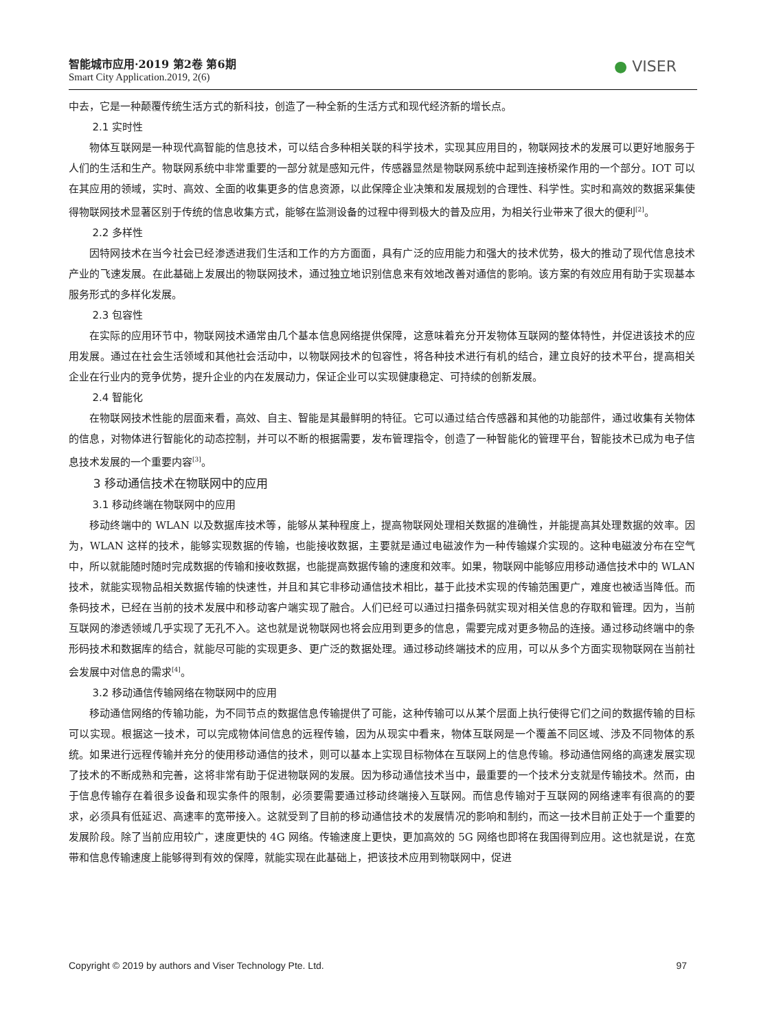智能城市应用·2019 第2卷 第6期
Smart City Application.2019, 2(6)
● VISER
中去，它是一种颠覆传统生活方式的新科技，创造了一种全新的生活方式和现代经济新的增长点。
2.1 实时性
物体互联网是一种现代高智能的信息技术，可以结合多种相关联的科学技术，实现其应用目的，物联网技术的发展可以更好地服务于人们的生活和生产。物联网系统中非常重要的一部分就是感知元件，传感器显然是物联网系统中起到连接桥梁作用的一个部分。IOT 可以在其应用的领域，实时、高效、全面的收集更多的信息资源，以此保障企业决策和发展规划的合理性、科学性。实时和高效的数据采集使得物联网技术显著区别于传统的信息收集方式，能够在监测设备的过程中得到极大的普及应用，为相关行业带来了很大的便利<sup>[2]</sup>。
2.2 多样性
因特网技术在当今社会已经渗透进我们生活和工作的方方面面，具有广泛的应用能力和强大的技术优势，极大的推动了现代信息技术产业的飞速发展。在此基础上发展出的物联网技术，通过独立地识别信息来有效地改善对通信的影响。该方案的有效应用有助于实现基本服务形式的多样化发展。
2.3 包容性
在实际的应用环节中，物联网技术通常由几个基本信息网络提供保障，这意味着充分开发物体互联网的整体特性，并促进该技术的应用发展。通过在社会生活领域和其他社会活动中，以物联网技术的包容性，将各种技术进行有机的结合，建立良好的技术平台，提高相关企业在行业内的竞争优势，提升企业的内在发展动力，保证企业可以实现健康稳定、可持续的创新发展。
2.4 智能化
在物联网技术性能的层面来看，高效、自主、智能是其最鲜明的特征。它可以通过结合传感器和其他的功能部件，通过收集有关物体的信息，对物体进行智能化的动态控制，并可以不断的根据需要，发布管理指令，创造了一种智能化的管理平台，智能技术已成为电子信息技术发展的一个重要内容<sup>[3]</sup>。
3 移动通信技术在物联网中的应用
3.1 移动终端在物联网中的应用
移动终端中的 WLAN 以及数据库技术等，能够从某种程度上，提高物联网处理相关数据的准确性，并能提高其处理数据的效率。因为，WLAN 这样的技术，能够实现数据的传输，也能接收数据，主要就是通过电磁波作为一种传输媒介实现的。这种电磁波分布在空气中，所以就能随时随时完成数据的传输和接收数据，也能提高数据传输的速度和效率。如果，物联网中能够应用移动通信技术中的 WLAN 技术，就能实现物品相关数据传输的快速性，并且和其它非移动通信技术相比，基于此技术实现的传输范围更广，难度也被适当降低。而条码技术，已经在当前的技术发展中和移动客户端实现了融合。人们已经可以通过扫描条码就实现对相关信息的存取和管理。因为，当前互联网的渗透领域几乎实现了无孔不入。这也就是说物联网也将会应用到更多的信息，需要完成对更多物品的连接。通过移动终端中的条形码技术和数据库的结合，就能尽可能的实现更多、更广泛的数据处理。通过移动终端技术的应用，可以从多个方面实现物联网在当前社会发展中对信息的需求<sup>[4]</sup>。
3.2 移动通信传输网络在物联网中的应用
移动通信网络的传输功能，为不同节点的数据信息传输提供了可能，这种传输可以从某个层面上执行使得它们之间的数据传输的目标可以实现。根据这一技术，可以完成物体间信息的远程传输，因为从现实中看来，物体互联网是一个覆盖不同区域、涉及不同物体的系统。如果进行远程传输并充分的使用移动通信的技术，则可以基本上实现目标物体在互联网上的信息传输。移动通信网络的高速发展实现了技术的不断成熟和完善，这将非常有助于促进物联网的发展。因为移动通信技术当中，最重要的一个技术分支就是传输技术。然而，由于信息传输存在着很多设备和现实条件的限制，必须要需要通过移动终端接入互联网。而信息传输对于互联网的网络速率有很高的的要求，必须具有低延迟、高速率的宽带接入。这就受到了目前的移动通信技术的发展情况的影响和制约，而这一技术目前正处于一个重要的发展阶段。除了当前应用较广，速度更快的 4G 网络。传输速度上更快，更加高效的 5G 网络也即将在我国得到应用。这也就是说，在宽带和信息传输速度上能够得到有效的保障，就能实现在此基础上，把该技术应用到物联网中，促进
Copyright © 2019 by authors and Viser Technology Pte. Ltd. 97